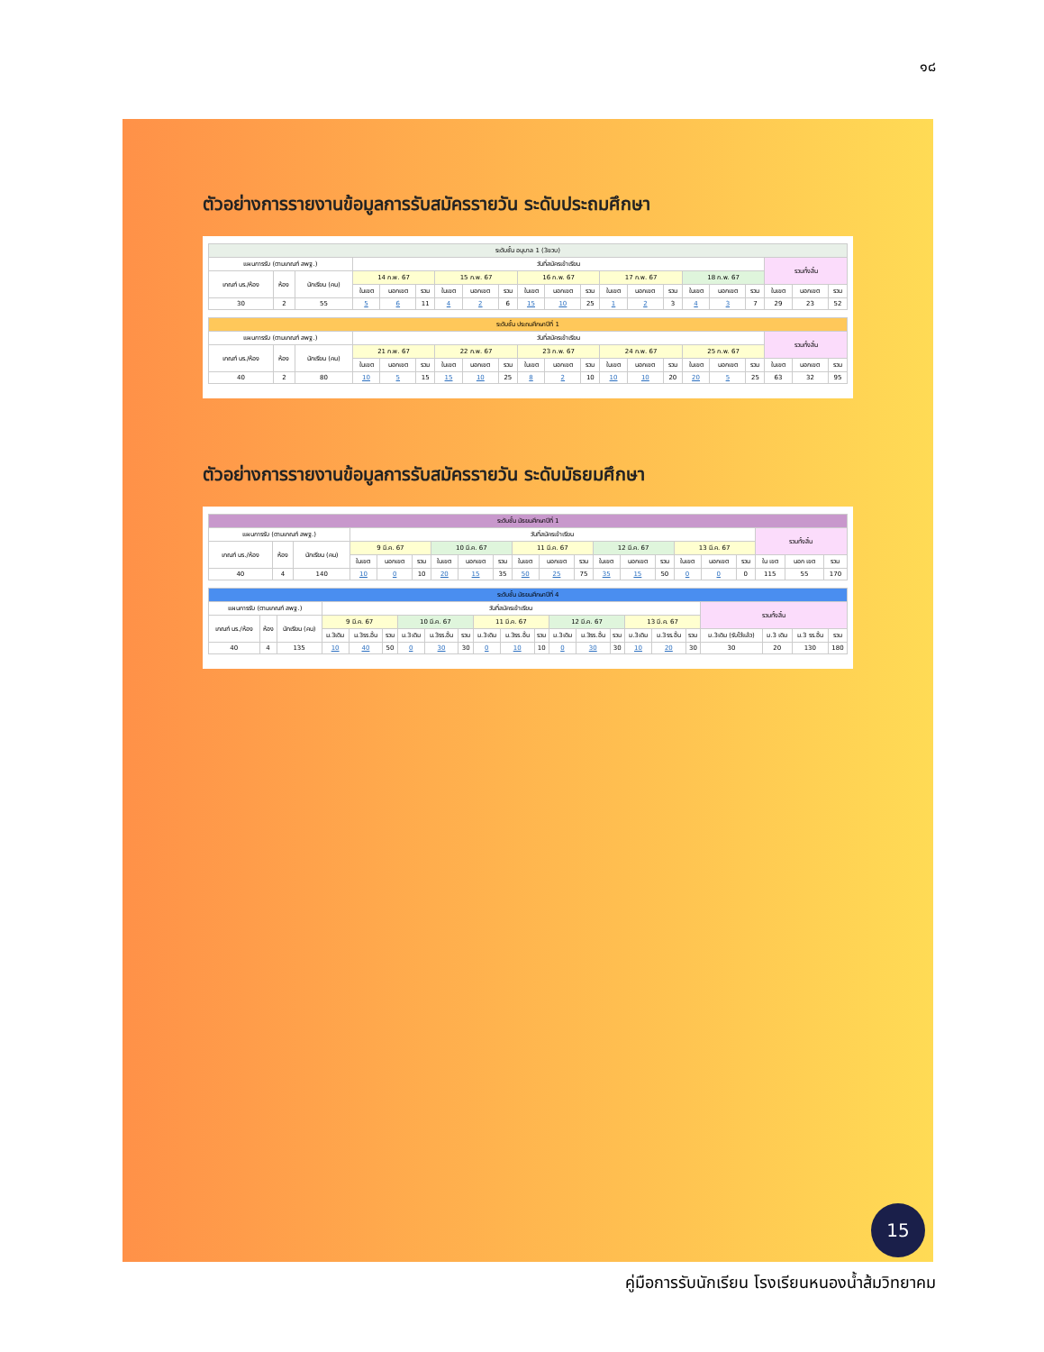๑๘
ตัวอย่างการรายงานข้อมูลการรับสมัครรายวัน ระดับประถมศึกษา
| ระดับชั้น อนุบาล 1 (3ขวบ) | | | | | | | | | | | | | | | | | | | | |
| --- | --- | --- | --- | --- | --- | --- | --- | --- | --- | --- | --- | --- | --- | --- | --- | --- | --- | --- | --- | --- |
| แผนการรับ (ตามเกณฑ์ สพฐ.) | | | วันที่สมัครเข้าเรียน | | | | | | | | | | | | | | | รวมทั้งสิ้น | | |
| เกณฑ์ นร./ห้อง | ห้อง | นักเรียน (คน) | 14 ก.พ. 67 | | | 15 ก.พ. 67 | | | 16 ก.พ. 67 | | | 17 ก.พ. 67 | | | 18 ก.พ. 67 | | | | | |
| | | | ในเขต | นอกเขต | รวม | ในเขต | นอกเขต | รวม | ในเขต | นอกเขต | รวม | ในเขต | นอกเขต | รวม | ในเขต | นอกเขต | รวม | ในเขต | นอกเขต | รวม |
| 30 | 2 | 55 | 5 | 6 | 11 | 4 | 2 | 6 | 15 | 10 | 25 | 1 | 2 | 3 | 4 | 3 | 7 | 29 | 23 | 52 |
| ระดับชั้น ประถมศึกษาปีที่ 1 | | | | | | | | | | | | | | | | | | | | |
| --- | --- | --- | --- | --- | --- | --- | --- | --- | --- | --- | --- | --- | --- | --- | --- | --- | --- | --- | --- | --- |
| แผนการรับ (ตามเกณฑ์ สพฐ.) | | | วันที่สมัครเข้าเรียน | | | | | | | | | | | | | | | รวมทั้งสิ้น | | |
| เกณฑ์ นร./ห้อง | ห้อง | นักเรียน (คน) | 21 ก.พ. 67 | | | 22 ก.พ. 67 | | | 23 ก.พ. 67 | | | 24 ก.พ. 67 | | | 25 ก.พ. 67 | | | | | |
| | | | ในเขต | นอกเขต | รวม | ในเขต | นอกเขต | รวม | ในเขต | นอกเขต | รวม | ในเขต | นอกเขต | รวม | ในเขต | นอกเขต | รวม | ในเขต | นอกเขต | รวม |
| 40 | 2 | 80 | 10 | 5 | 15 | 15 | 10 | 25 | 8 | 2 | 10 | 10 | 10 | 20 | 20 | 5 | 25 | 63 | 32 | 95 |
ตัวอย่างการรายงานข้อมูลการรับสมัครรายวัน ระดับมัธยมศึกษา
| ระดับชั้น มัธยมศึกษาปีที่ 1 | | | | | | | | | | | | | | | | | | | | |
| --- | --- | --- | --- | --- | --- | --- | --- | --- | --- | --- | --- | --- | --- | --- | --- | --- | --- | --- | --- | --- |
| แผนการรับ (ตามเกณฑ์ สพฐ.) | | | วันที่สมัครเข้าเรียน | | | | | | | | | | | | | | | รวมทั้งสิ้น | | |
| เกณฑ์ นร./ห้อง | ห้อง | นักเรียน (คน) | 9 มี.ค. 67 | | | 10 มี.ค. 67 | | | 11 มี.ค. 67 | | | 12 มี.ค. 67 | | | 13 มี.ค. 67 | | | | | |
| | | | ในเขต | นอกเขต | รวม | ในเขต | นอกเขต | รวม | ในเขต | นอกเขต | รวม | ในเขต | นอกเขต | รวม | ในเขต | นอกเขต | รวม | ใน เขต | นอก เขต | รวม |
| 40 | 4 | 140 | 10 | 0 | 10 | 20 | 15 | 35 | 50 | 25 | 75 | 35 | 15 | 50 | 0 | 0 | 0 | 115 | 55 | 170 |
| ระดับชั้น มัธยมศึกษาปีที่ 4 | | | | | | | | | | | | | | | | | | | | | |
| --- | --- | --- | --- | --- | --- | --- | --- | --- | --- | --- | --- | --- | --- | --- | --- | --- | --- | --- | --- | --- | --- |
| แผนการรับ (ตามเกณฑ์ สพฐ.) | | | วันที่สมัครเข้าเรียน | | | | | | | | | | | | | | | รวมทั้งสิ้น | | | |
| เกณฑ์ นร./ห้อง | ห้อง | นักเรียน (คน) | 9 มี.ค. 67 | | | 10 มี.ค. 67 | | | 11 มี.ค. 67 | | | 12 มี.ค. 67 | | | 13 มี.ค. 67 | | | | | | |
| | | | ม.3เดิม | ม.3รร.อื่น | รวม | ม.3เดิม | ม.3รร.อื่น | รวม | ม.3เดิม | ม.3รร.อื่น | รวม | ม.3เดิม | ม.3รร.อื่น | รวม | ม.3เดิม | ม.3รร.อื่น | รวม | ม.3เดิม (รับไว้แล้ว) | ม.3 เดิม | ม.3 รร.อื่น | รวม |
| 40 | 4 | 135 | 10 | 40 | 50 | 0 | 30 | 30 | 0 | 10 | 10 | 0 | 30 | 30 | 10 | 20 | 30 | 30 | 20 | 130 | 180 |
15
คู่มือการรับนักเรียน โรงเรียนหนองน้ำส้มวิทยาคม